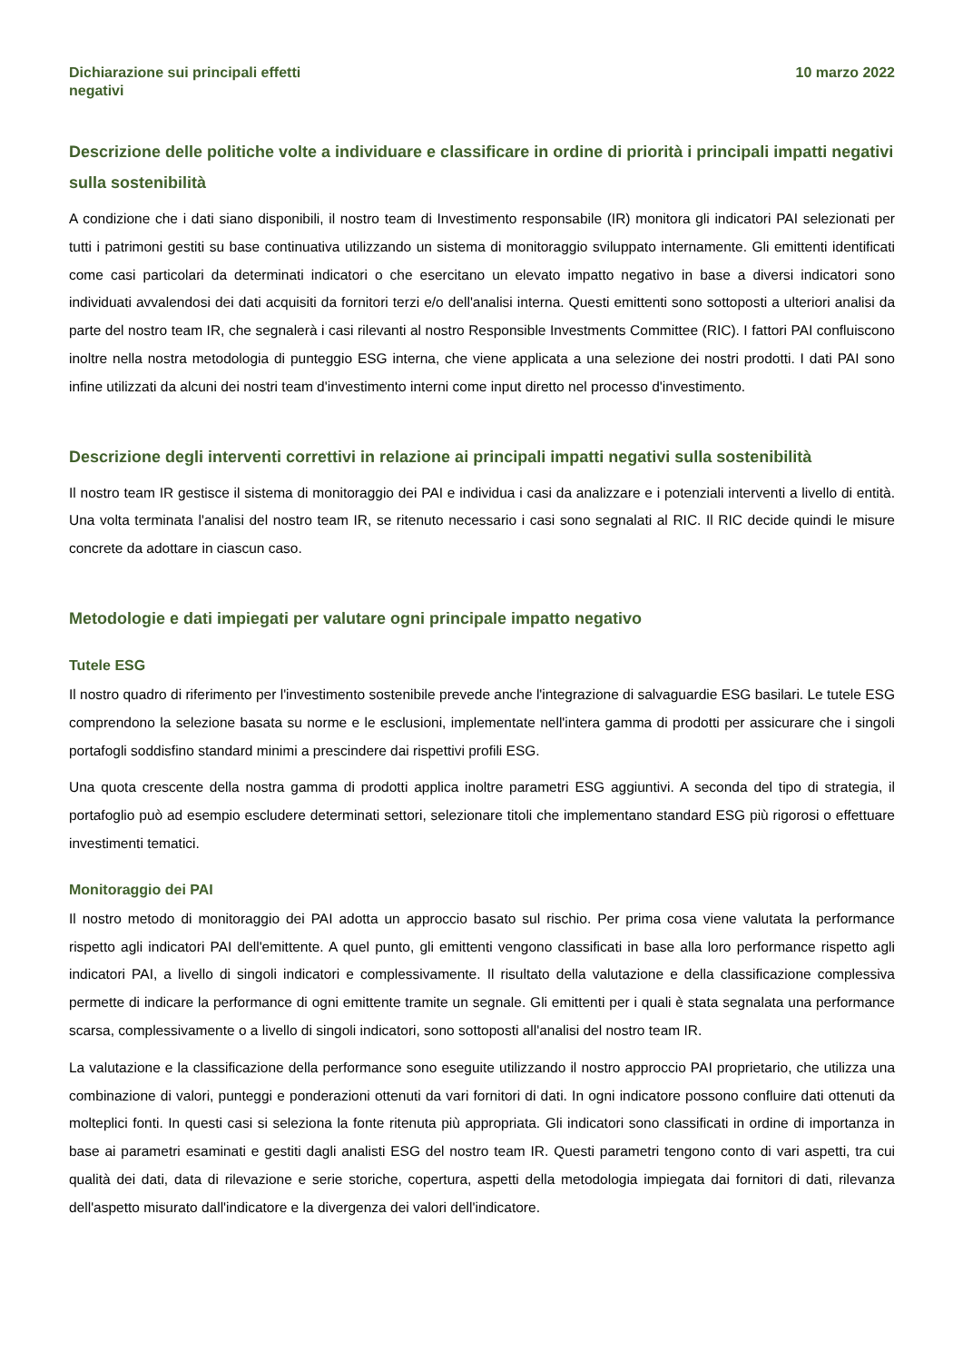Dichiarazione sui principali effetti
negativi
10 marzo 2022
Descrizione delle politiche volte a individuare e classificare in ordine di priorità i principali impatti negativi sulla sostenibilità
A condizione che i dati siano disponibili, il nostro team di Investimento responsabile (IR) monitora gli indicatori PAI selezionati per tutti i patrimoni gestiti su base continuativa utilizzando un sistema di monitoraggio sviluppato internamente. Gli emittenti identificati come casi particolari da determinati indicatori o che esercitano un elevato impatto negativo in base a diversi indicatori sono individuati avvalendosi dei dati acquisiti da fornitori terzi e/o dell'analisi interna. Questi emittenti sono sottoposti a ulteriori analisi da parte del nostro team IR, che segnalerà i casi rilevanti al nostro Responsible Investments Committee (RIC). I fattori PAI confluiscono inoltre nella nostra metodologia di punteggio ESG interna, che viene applicata a una selezione dei nostri prodotti. I dati PAI sono infine utilizzati da alcuni dei nostri team d'investimento interni come input diretto nel processo d'investimento.
Descrizione degli interventi correttivi in relazione ai principali impatti negativi sulla sostenibilità
Il nostro team IR gestisce il sistema di monitoraggio dei PAI e individua i casi da analizzare e i potenziali interventi a livello di entità. Una volta terminata l'analisi del nostro team IR, se ritenuto necessario i casi sono segnalati al RIC. Il RIC decide quindi le misure concrete da adottare in ciascun caso.
Metodologie e dati impiegati per valutare ogni principale impatto negativo
Tutele ESG
Il nostro quadro di riferimento per l'investimento sostenibile prevede anche l'integrazione di salvaguardie ESG basilari. Le tutele ESG comprendono la selezione basata su norme e le esclusioni, implementate nell'intera gamma di prodotti per assicurare che i singoli portafogli soddisfino standard minimi a prescindere dai rispettivi profili ESG.
Una quota crescente della nostra gamma di prodotti applica inoltre parametri ESG aggiuntivi. A seconda del tipo di strategia, il portafoglio può ad esempio escludere determinati settori, selezionare titoli che implementano standard ESG più rigorosi o effettuare investimenti tematici.
Monitoraggio dei PAI
Il nostro metodo di monitoraggio dei PAI adotta un approccio basato sul rischio. Per prima cosa viene valutata la performance rispetto agli indicatori PAI dell'emittente. A quel punto, gli emittenti vengono classificati in base alla loro performance rispetto agli indicatori PAI, a livello di singoli indicatori e complessivamente. Il risultato della valutazione e della classificazione complessiva permette di indicare la performance di ogni emittente tramite un segnale. Gli emittenti per i quali è stata segnalata una performance scarsa, complessivamente o a livello di singoli indicatori, sono sottoposti all'analisi del nostro team IR.
La valutazione e la classificazione della performance sono eseguite utilizzando il nostro approccio PAI proprietario, che utilizza una combinazione di valori, punteggi e ponderazioni ottenuti da vari fornitori di dati. In ogni indicatore possono confluire dati ottenuti da molteplici fonti. In questi casi si seleziona la fonte ritenuta più appropriata. Gli indicatori sono classificati in ordine di importanza in base ai parametri esaminati e gestiti dagli analisti ESG del nostro team IR. Questi parametri tengono conto di vari aspetti, tra cui qualità dei dati, data di rilevazione e serie storiche, copertura, aspetti della metodologia impiegata dai fornitori di dati, rilevanza dell'aspetto misurato dall'indicatore e la divergenza dei valori dell'indicatore.